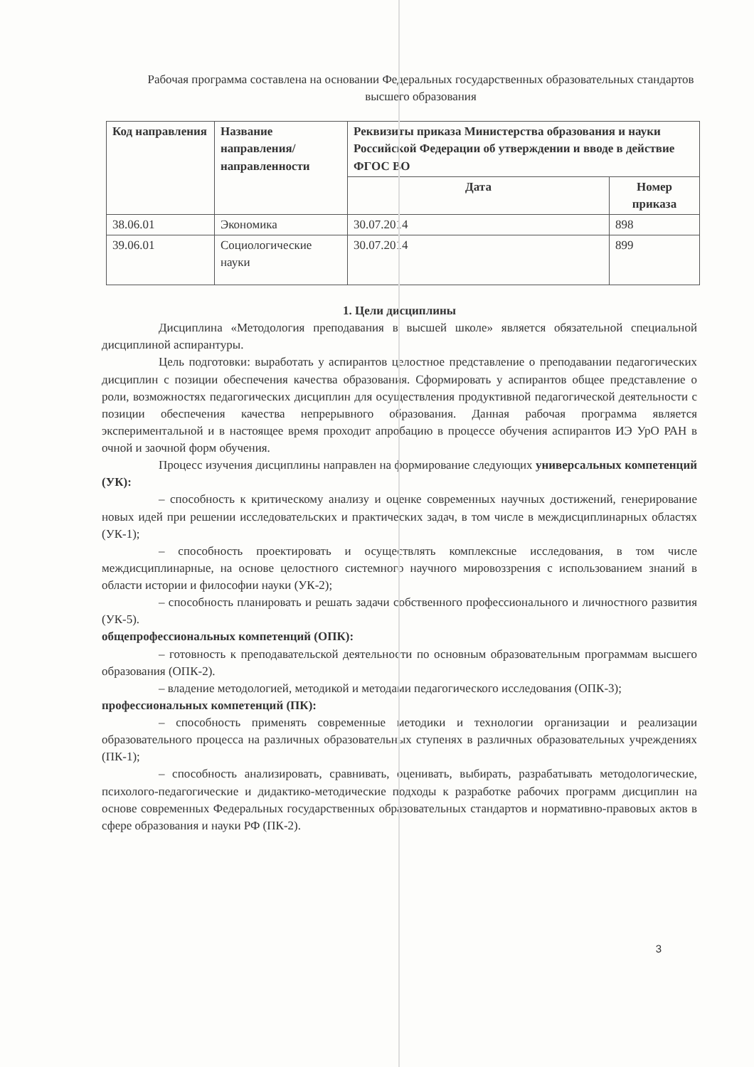Рабочая программа составлена на основании Федеральных государственных образовательных стандартов высшего образования
| Код направления | Название направления/ направленности | Реквизиты приказа Министерства образования и науки Российской Федерации об утверждении и вводе в действие ФГОС ВО | |
| --- | --- | --- | --- |
| | | Дата | Номер приказа |
| 38.06.01 | Экономика | 30.07.2014 | 898 |
| 39.06.01 | Социологические науки | 30.07.2014 | 899 |
1. Цели дисциплины
Дисциплина «Методология преподавания в высшей школе» является обязательной специальной дисциплиной аспирантуры.
Цель подготовки: выработать у аспирантов целостное представление о преподавании педагогических дисциплин с позиции обеспечения качества образования. Сформировать у аспирантов общее представление о роли, возможностях педагогических дисциплин для осуществления продуктивной педагогической деятельности с позиции обеспечения качества непрерывного образования. Данная рабочая программа является экспериментальной и в настоящее время проходит апробацию в процессе обучения аспирантов ИЭ УрО РАН в очной и заочной форм обучения.
Процесс изучения дисциплины направлен на формирование следующих универсальных компетенций (УК):
– способность к критическому анализу и оценке современных научных достижений, генерирование новых идей при решении исследовательских и практических задач, в том числе в междисциплинарных областях (УК-1);
– способность проектировать и осуществлять комплексные исследования, в том числе междисциплинарные, на основе целостного системного научного мировоззрения с использованием знаний в области истории и философии науки (УК-2);
– способность планировать и решать задачи собственного профессионального и личностного развития (УК-5).
общепрофессиональных компетенций (ОПК):
– готовность к преподавательской деятельности по основным образовательным программам высшего образования (ОПК-2).
– владение методологией, методикой и методами педагогического исследования (ОПК-3);
профессиональных компетенций (ПК):
– способность применять современные методики и технологии организации и реализации образовательного процесса на различных образовательных ступенях в различных образовательных учреждениях (ПК-1);
– способность анализировать, сравнивать, оценивать, выбирать, разрабатывать методологические, психолого-педагогические и дидактико-методические подходы к разработке рабочих программ дисциплин на основе современных Федеральных государственных образовательных стандартов и нормативно-правовых актов в сфере образования и науки РФ (ПК-2).
3